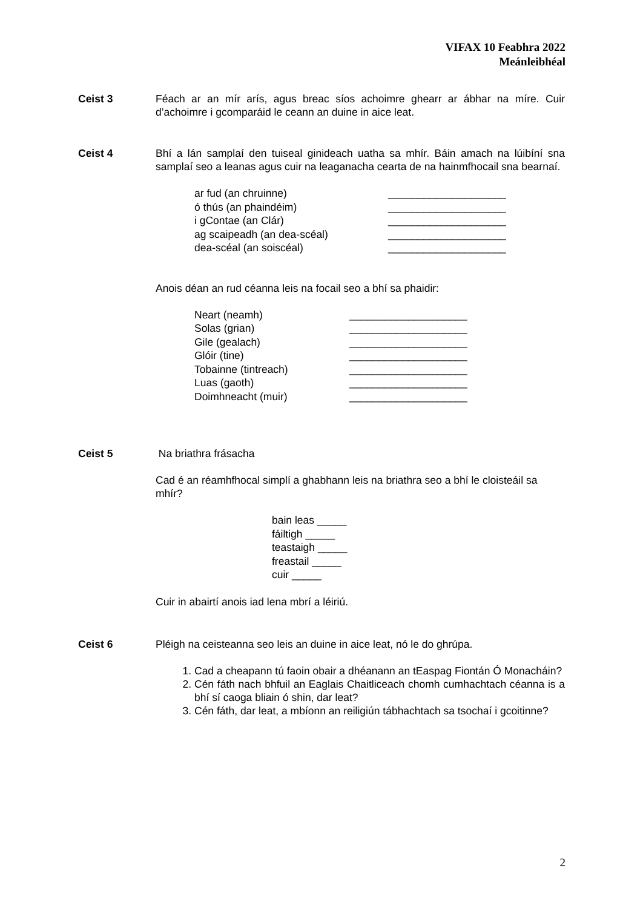VIFAX 10 Feabhra 2022
Meánleibhéal
Ceist 3 Féach ar an mír arís, agus breac síos achoimre ghearr ar ábhar na míre. Cuir d’achoimre i gcomparáid le ceann an duine in aice leat.
Ceist 4 Bhí a lán samplaí den tuiseal ginideach uatha sa mhír. Báin amach na lúibíní sna samplaí seo a leanas agus cuir na leaganacha cearta de na hainmfhocail sna bearnaí.
| ar fud (an chruinne) | ____________________ |
| ó thús (an phaindéim) | ____________________ |
| i gContae (an Clár) | ____________________ |
| ag scaipeadh (an dea-scéal) | ____________________ |
| dea-scéal (an soiscéal) | ____________________ |
Anois déan an rud céanna leis na focail seo a bhí sa phaidir:
| Neart (neamh) | ____________________ |
| Solas (grian) | ____________________ |
| Gile (gealach) | ____________________ |
| Glóir (tine) | ____________________ |
| Tobainne (tintreach) | ____________________ |
| Luas (gaoth) | ____________________ |
| Doimhneacht (muir) | ____________________ |
Ceist 5 Na briathra frásacha
Cad é an réamhfhocal simplí a ghabhann leis na briathra seo a bhí le cloisteáil sa mhír?
bain leas _____
fáiltigh _____
teastaigh _____
freastail _____
cuir _____
Cuir in abairtí anois iad lena mbrí a léiriú.
Ceist 6 Pléigh na ceisteanna seo leis an duine in aice leat, nó le do ghrúpa.
1. Cad a cheapann tú faoin obair a dhéanann an tEaspag Fiontán Ó Monacháin?
2. Cén fáth nach bhfuil an Eaglais Chaitliceach chomh cumhachtach céanna is a bhí sí caoga bliain ó shin, dar leat?
3. Cén fáth, dar leat, a mbíonn an reiligiún tábhachtach sa tsochaí i gcoitinne?
2